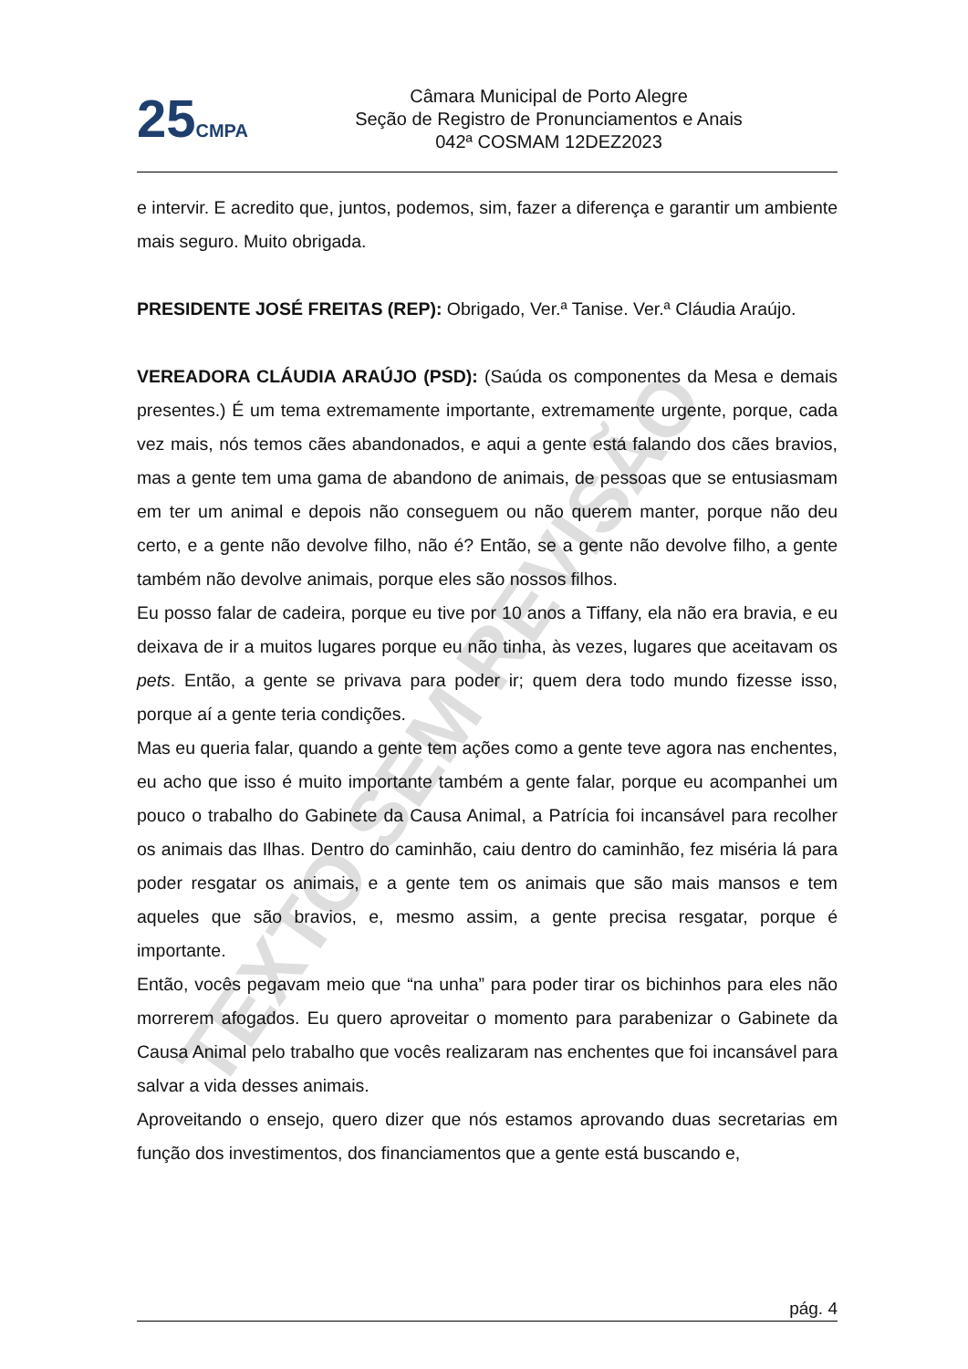25 CMPA
Câmara Municipal de Porto Alegre
Seção de Registro de Pronunciamentos e Anais
042ª COSMAM 12DEZ2023
e intervir. E acredito que, juntos, podemos, sim, fazer a diferença e garantir um ambiente mais seguro. Muito obrigada.
PRESIDENTE JOSÉ FREITAS (REP): Obrigado, Ver.ª Tanise. Ver.ª Cláudia Araújo.
VEREADORA CLÁUDIA ARAÚJO (PSD): (Saúda os componentes da Mesa e demais presentes.) É um tema extremamente importante, extremamente urgente, porque, cada vez mais, nós temos cães abandonados, e aqui a gente está falando dos cães bravios, mas a gente tem uma gama de abandono de animais, de pessoas que se entusiasmam em ter um animal e depois não conseguem ou não querem manter, porque não deu certo, e a gente não devolve filho, não é? Então, se a gente não devolve filho, a gente também não devolve animais, porque eles são nossos filhos.
Eu posso falar de cadeira, porque eu tive por 10 anos a Tiffany, ela não era bravia, e eu deixava de ir a muitos lugares porque eu não tinha, às vezes, lugares que aceitavam os pets. Então, a gente se privava para poder ir; quem dera todo mundo fizesse isso, porque aí a gente teria condições.
Mas eu queria falar, quando a gente tem ações como a gente teve agora nas enchentes, eu acho que isso é muito importante também a gente falar, porque eu acompanhei um pouco o trabalho do Gabinete da Causa Animal, a Patrícia foi incansável para recolher os animais das Ilhas. Dentro do caminhão, caiu dentro do caminhão, fez miséria lá para poder resgatar os animais, e a gente tem os animais que são mais mansos e tem aqueles que são bravios, e, mesmo assim, a gente precisa resgatar, porque é importante.
Então, vocês pegavam meio que “na unha” para poder tirar os bichinhos para eles não morrerem afogados. Eu quero aproveitar o momento para parabenizar o Gabinete da Causa Animal pelo trabalho que vocês realizaram nas enchentes que foi incansável para salvar a vida desses animais.
Aproveitando o ensejo, quero dizer que nós estamos aprovando duas secretarias em função dos investimentos, dos financiamentos que a gente está buscando e,
pág. 4
TEXTO SEM REVISÃO